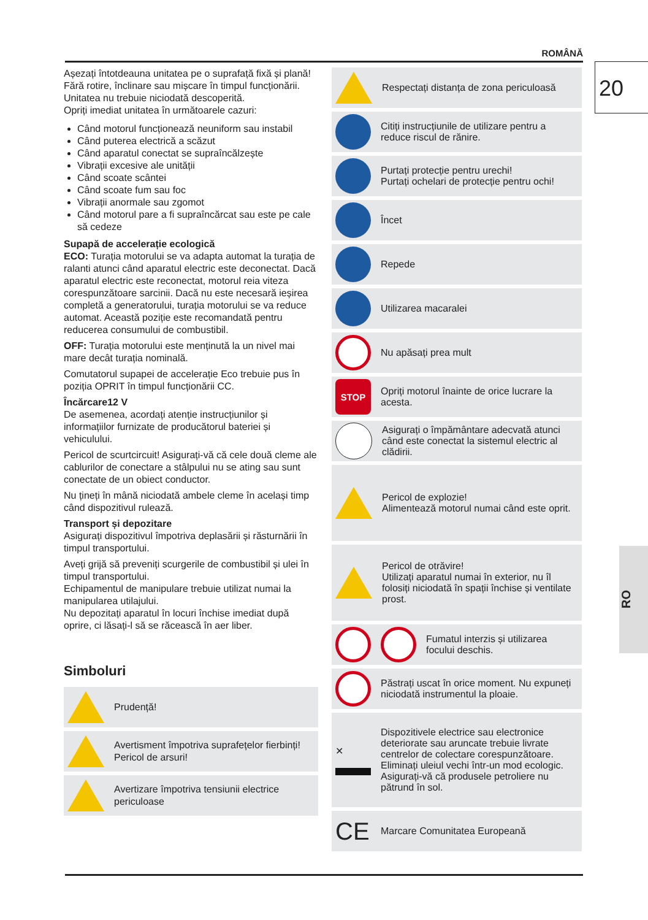ROMÂNĂ
20
RO
Așezați întotdeauna unitatea pe o suprafață fixă și plană!
Fără rotire, înclinare sau mișcare în timpul funcționării.
Unitatea nu trebuie niciodată descoperită.
Opriți imediat unitatea în următoarele cazuri:
Când motorul funcționează neuniform sau instabil
Când puterea electrică a scăzut
Când aparatul conectat se supraîncălzește
Vibrații excesive ale unității
Când scoate scântei
Când scoate fum sau foc
Vibrații anormale sau zgomot
Când motorul pare a fi supraîncărcat sau este pe cale să cedeze
Supapă de accelerație ecologică
ECO: Turația motorului se va adapta automat la turația de ralanti atunci când aparatul electric este deconectat. Dacă aparatul electric este reconectat, motorul reia viteza corespunzătoare sarcinii. Dacă nu este necesară ieșirea completă a generatorului, turația motorului se va reduce automat. Această poziție este recomandată pentru reducerea consumului de combustibil.
OFF: Turația motorului este menținută la un nivel mai mare decât turația nominală.
Comutatorul supapei de accelerație Eco trebuie pus în poziția OPRIT în timpul funcționării CC.
Încărcare12 V
De asemenea, acordați atenție instrucțiunilor și informațiilor furnizate de producătorul bateriei și vehiculului.
Pericol de scurtcircuit! Asigurați-vă că cele două cleme ale cablurilor de conectare a stâlpului nu se ating sau sunt conectate de un obiect conductor.
Nu țineți în mână niciodată ambele cleme în același timp când dispozitivul rulează.
Transport și depozitare
Asigurați dispozitivul împotriva deplasării și răsturnării în timpul transportului.
Aveți grijă să preveniți scurgerile de combustibil și ulei în timpul transportului.
Echipamentul de manipulare trebuie utilizat numai la manipularea utilajului.
Nu depozitați aparatul în locuri închise imediat după oprire, ci lăsați-l să se răcească în aer liber.
Simboluri
Prudență!
Avertisment împotriva suprafețelor fierbinți! Pericol de arsuri!
Avertizare împotriva tensiunii electrice periculoase
Respectați distanța de zona periculoasă
Citiți instrucțiunile de utilizare pentru a reduce riscul de rănire.
Purtați protecție pentru urechi!
Purtați ochelari de protecție pentru ochi!
Încet
Repede
Utilizarea macaralei
Nu apăsați prea mult
STOP
Opriți motorul înainte de orice lucrare la acesta.
Asigurați o împământare adecvată atunci când este conectat la sistemul electric al clădirii.
Pericol de explozie!
Alimentează motorul numai când este oprit.
Pericol de otrăvire!
Utilizați aparatul numai în exterior, nu îl folosiți niciodată în spații închise și ventilate prost.
Fumatul interzis și utilizarea focului deschis.
Păstrați uscat în orice moment. Nu expuneți niciodată instrumentul la ploaie.
✕
Dispozitivele electrice sau electronice deteriorate sau aruncate trebuie livrate centrelor de colectare corespunzătoare.
Eliminați uleiul vechi într-un mod ecologic. Asigurați-vă că produsele petroliere nu pătrund în sol.
CE
Marcare Comunitatea Europeană